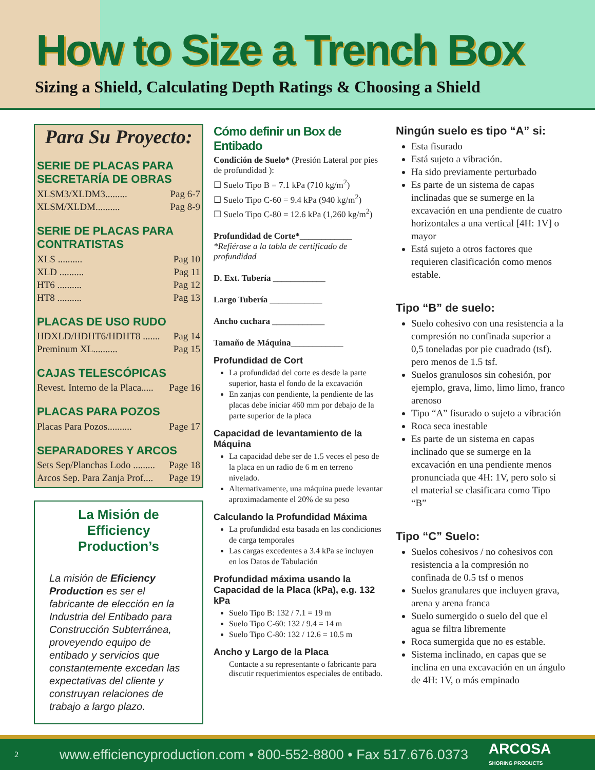How to Size a Trench Box
Sizing a Shield, Calculating Depth Ratings & Choosing a Shield
Para Su Proyecto:
SERIE DE PLACAS PARA SECRETARÍA DE OBRAS
XLSM3/XLDM3......... Pag 6-7
XLSM/XLDM.......... Pag 8-9
SERIE DE PLACAS PARA CONTRATISTAS
XLS .......... Pag 10
XLD .......... Pag 11
HT6 .......... Pag 12
HT8 .......... Pag 13
PLACAS DE USO RUDO
HDXLD/HDHT6/HDHT8 ....... Pag 14
Preminum XL.......... Pag 15
CAJAS TELESCÓPICAS
Revest. Interno de la Placa..... Page 16
PLACAS PARA POZOS
Placas Para Pozos.......... Page 17
SEPARADORES Y ARCOS
Sets Sep/Planchas Lodo ......... Page 18
Arcos Sep. Para Zanja Prof.... Page 19
La Misión de Efficiency Production’s
La misión de Eficiency Production es ser el fabricante de elección en la Industria del Entibado para Construcción Subterránea, proveyendo equipo de entibado y servicios que constantemente excedan las expectativas del cliente y construyan relaciones de trabajo a largo plazo.
Cómo definir un Box de Entibado
Condición de Suelo* (Presión Lateral por pies de profundidad ):
☐ Suelo Tipo B = 7.1 kPa (710 kg/m<sup>2</sup>)
☐ Suelo Tipo C-60 = 9.4 kPa (940 kg/m<sup>2</sup>)
☐ Suelo Tipo C-80 = 12.6 kPa (1,260 kg/m<sup>2</sup>)
Profundidad de Corte*____________
*Refiérase a la tabla de certificado de profundidad
D. Ext. Tubería ____________
Largo Tubería ____________
Ancho cuchara ____________
Tamaño de Máquina____________
Profundidad de Cort
La profundidad del corte es desde la parte superior, hasta el fondo de la excavación
En zanjas con pendiente, la pendiente de las placas debe iniciar 460 mm por debajo de la parte superior de la placa
Capacidad de levantamiento de la Máquina
La capacidad debe ser de 1.5 veces el peso de la placa en un radio de 6 m en terreno nivelado.
Alternativamente, una máquina puede levantar aproximadamente el 20% de su peso
Calculando la Profundidad Máxima
La profundidad esta basada en las condiciones de carga temporales
Las cargas excedentes a 3.4 kPa se incluyen en los Datos de Tabulación
Profundidad máxima usando la Capacidad de la Placa (kPa), e.g. 132 kPa
Suelo Tipo B: 132 / 7.1 = 19 m
Suelo Tipo C-60: 132 / 9.4 = 14 m
Suelo Tipo C-80: 132 / 12.6 = 10.5 m
Ancho y Largo de la Placa
Contacte a su representante o fabricante para discutir requerimientos especiales de entibado.
Ningún suelo es tipo “A” si:
Esta fisurado
Está sujeto a vibración.
Ha sido previamente perturbado
Es parte de un sistema de capas inclinadas que se sumerge en la excavación en una pendiente de cuatro horizontales a una vertical [4H: 1V] o mayor
Está sujeto a otros factores que requieren clasificación como menos estable.
Tipo “B” de suelo:
Suelo cohesivo con una resistencia a la compresión no confinada superior a 0,5 toneladas por pie cuadrado (tsf). pero menos de 1.5 tsf.
Suelos granulosos sin cohesión, por ejemplo, grava, limo, limo limo, franco arenoso
Tipo “A” fisurado o sujeto a vibración
Roca seca inestable
Es parte de un sistema en capas inclinado que se sumerge en la excavación en una pendiente menos pronunciada que 4H: 1V, pero solo si el material se clasificara como Tipo “B”
Tipo “C” Suelo:
Suelos cohesivos / no cohesivos con resistencia a la compresión no confinada de 0.5 tsf o menos
Suelos granulares que incluyen grava, arena y arena franca
Suelo sumergido o suelo del que el agua se filtra libremente
Roca sumergida que no es estable.
Sistema inclinado, en capas que se inclina en una excavación en un ángulo de 4H: 1V, o más empinado
2 www.efficiencyproduction.com • 800-552-8800 • Fax 517.676.0373 ARCOSA
SHORING PRODUCTS